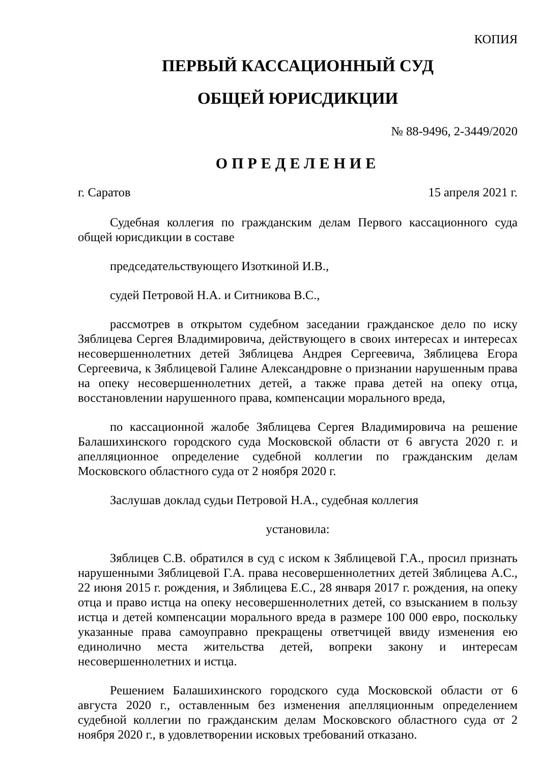КОПИЯ
ПЕРВЫЙ КАССАЦИОННЫЙ СУД
ОБЩЕЙ ЮРИСДИКЦИИ
№ 88-9496, 2-3449/2020
ОПРЕДЕЛЕНИЕ
г. Саратов 15 апреля 2021 г.
Судебная коллегия по гражданским делам Первого кассационного суда общей юрисдикции в составе
председательствующего Изоткиной И.В.,
судей Петровой Н.А. и Ситникова В.С.,
рассмотрев в открытом судебном заседании гражданское дело по иску Зяблицева Сергея Владимировича, действующего в своих интересах и интересах несовершеннолетних детей Зяблицева Андрея Сергеевича, Зяблицева Егора Сергеевича, к Зяблицевой Галине Александровне о признании нарушенным права на опеку несовершеннолетних детей, а также права детей на опеку отца, восстановлении нарушенного права, компенсации морального вреда,
по кассационной жалобе Зяблицева Сергея Владимировича на решение Балашихинского городского суда Московской области от 6 августа 2020 г. и апелляционное определение судебной коллегии по гражданским делам Московского областного суда от 2 ноября 2020 г.
Заслушав доклад судьи Петровой Н.А., судебная коллегия
установила:
Зяблицев С.В. обратился в суд с иском к Зяблицевой Г.А., просил признать нарушенными Зяблицевой Г.А. права несовершеннолетних детей Зяблицева А.С., 22 июня 2015 г. рождения, и Зяблицева Е.С., 28 января 2017 г. рождения, на опеку отца и право истца на опеку несовершеннолетних детей, со взысканием в пользу истца и детей компенсации морального вреда в размере 100 000 евро, поскольку указанные права самоуправно прекращены ответчицей ввиду изменения ею единолично места жительства детей, вопреки закону и интересам несовершеннолетних и истца.
Решением Балашихинского городского суда Московской области от 6 августа 2020 г., оставленным без изменения апелляционным определением судебной коллегии по гражданским делам Московского областного суда от 2 ноября 2020 г., в удовлетворении исковых требований отказано.